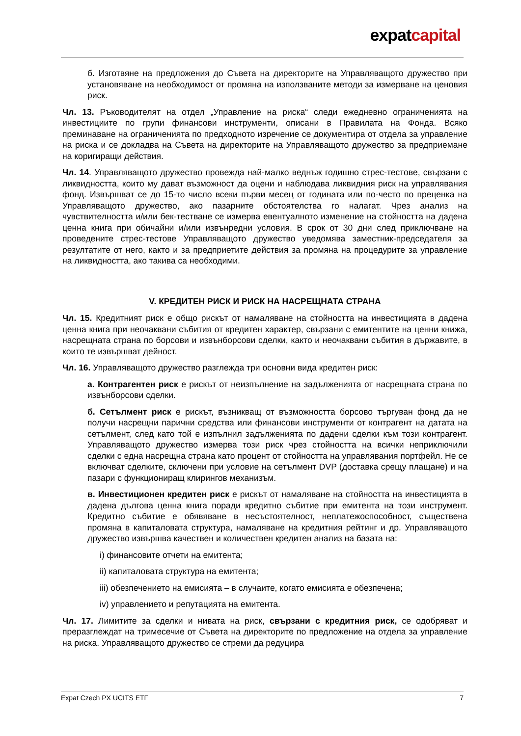expatcapital
б. Изготвяне на предложения до Съвета на директорите на Управляващото дружество при установяване на необходимост от промяна на използваните методи за измерване на ценовия риск.
Чл. 13. Ръководителят на отдел „Управление на риска“ следи ежедневно ограниченията на инвестициите по групи финансови инструменти, описани в Правилата на Фонда. Всяко преминаване на ограниченията по предходното изречение се документира от отдела за управление на риска и се докладва на Съвета на директорите на Управляващото дружество за предприемане на коригиращи действия.
Чл. 14. Управляващото дружество провежда най-малко веднъж годишно стрес-тестове, свързани с ликвидността, които му дават възможност да оцени и наблюдава ликвидния риск на управлявания фонд. Извършват се до 15-то число всеки първи месец от годината или по-често по преценка на Управляващото дружество, ако пазарните обстоятелства го налагат. Чрез анализ на чувствителността и/или бек-тестване се измерва евентуалното изменение на стойността на дадена ценна книга при обичайни и/или извънредни условия. В срок от 30 дни след приключване на проведените стрес-тестове Управляващото дружество уведомява заместник-председателя за резултатите от него, както и за предприетите действия за промяна на процедурите за управление на ликвидността, ако такива са необходими.
V. КРЕДИТЕН РИСК И РИСК НА НАСРЕЩНАТА СТРАНА
Чл. 15. Кредитният риск е общо рискът от намаляване на стойността на инвестицията в дадена ценна книга при неочаквани събития от кредитен характер, свързани с емитентите на ценни книжа, насрещната страна по борсови и извънборсови сделки, както и неочаквани събития в държавите, в които те извършват дейност.
Чл. 16. Управляващото дружество разглежда три основни вида кредитен риск:
а. Контрагентен риск е рискът от неизпълнение на задълженията от насрещната страна по извънборсови сделки.
б. Сетълмент риск е рискът, възникващ от възможността борсово търгуван фонд да не получи насрещни парични средства или финансови инструменти от контрагент на датата на сетълмент, след като той е изпълнил задълженията по дадени сделки към този контрагент. Управляващото дружество измерва този риск чрез стойността на всички неприключили сделки с една насрещна страна като процент от стойността на управлявания портфейл. Не се включват сделките, сключени при условие на сетълмент DVP (доставка срещу плащане) и на пазари с функциониращ клирингов механизъм.
в. Инвестиционен кредитен риск е рискът от намаляване на стойността на инвестицията в дадена дългова ценна книга поради кредитно събитие при емитента на този инструмент. Кредитно събитие е обявяване в несъстоятелност, неплатежоспособност, съществена промяна в капиталовата структура, намаляване на кредитния рейтинг и др. Управляващото дружество извършва качествен и количествен кредитен анализ на базата на:
i) финансовите отчети на емитента;
ii) капиталовата структура на емитента;
iii) обезпечението на емисията – в случаите, когато емисията е обезпечена;
iv) управлението и репутацията на емитента.
Чл. 17. Лимитите за сделки и нивата на риск, свързани с кредитния риск, се одобряват и преразглеждат на тримесечие от Съвета на директорите по предложение на отдела за управление на риска. Управляващото дружество се стреми да редуцира
Expat Czech PX UCITS ETF 7